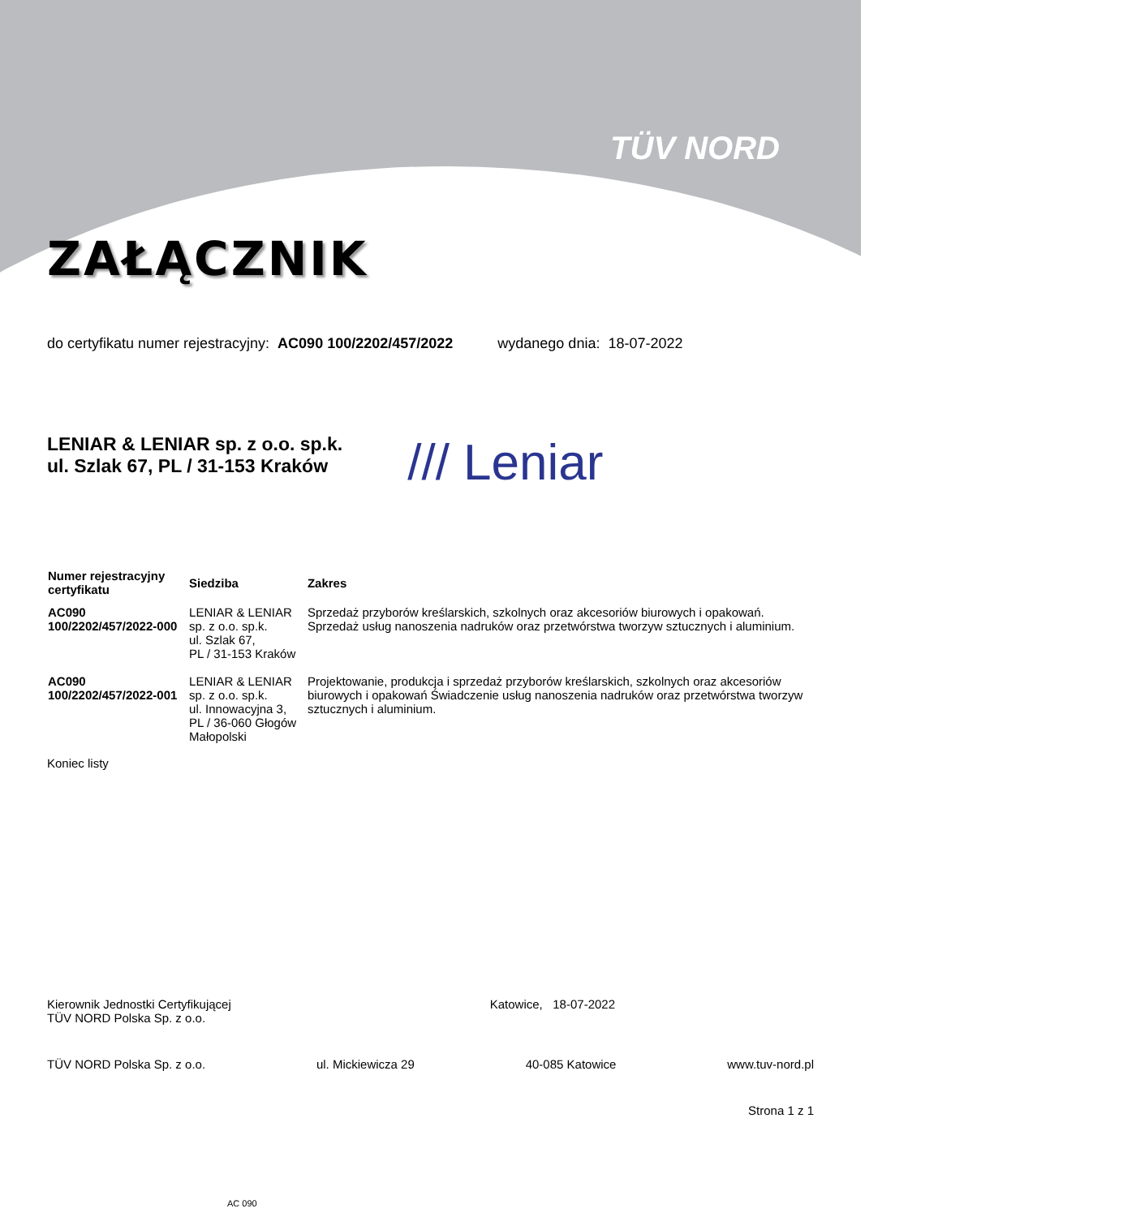TÜV NORD
ZAŁĄCZNIK
do certyfikatu numer rejestracyjny: AC090 100/2202/457/2022 wydanego dnia: 18-07-2022
LENIAR & LENIAR sp. z o.o. sp.k.
ul. Szlak 67, PL / 31-153 Kraków
/// Leniar
| Numer rejestracyjny certyfikatu | Siedziba | Zakres |
| --- | --- | --- |
| AC090 100/2202/457/2022-000 | LENIAR & LENIAR sp. z o.o. sp.k. ul. Szlak 67, PL / 31-153 Kraków | Sprzedaż przyborów kreślarskich, szkolnych oraz akcesoriów biurowych i opakowań. Sprzedaż usług nanoszenia nadruków oraz przetwórstwa tworzyw sztucznych i aluminium. |
| AC090 100/2202/457/2022-001 | LENIAR & LENIAR sp. z o.o. sp.k. ul. Innowacyjna 3, PL / 36-060 Głogów Małopolski | Projektowanie, produkcja i sprzedaż przyborów kreślarskich, szkolnych oraz akcesoriów biurowych i opakowań Świadczenie usług nanoszenia nadruków oraz przetwórstwa tworzyw sztucznych i aluminium. |
Koniec listy
Kierownik Jednostki Certyfikującej
TÜV NORD Polska Sp. z o.o.
Katowice, 18-07-2022
TÜV NORD Polska Sp. z o.o. ul. Mickiewicza 29 40-085 Katowice www.tuv-nord.pl
Strona 1 z 1
AC 090